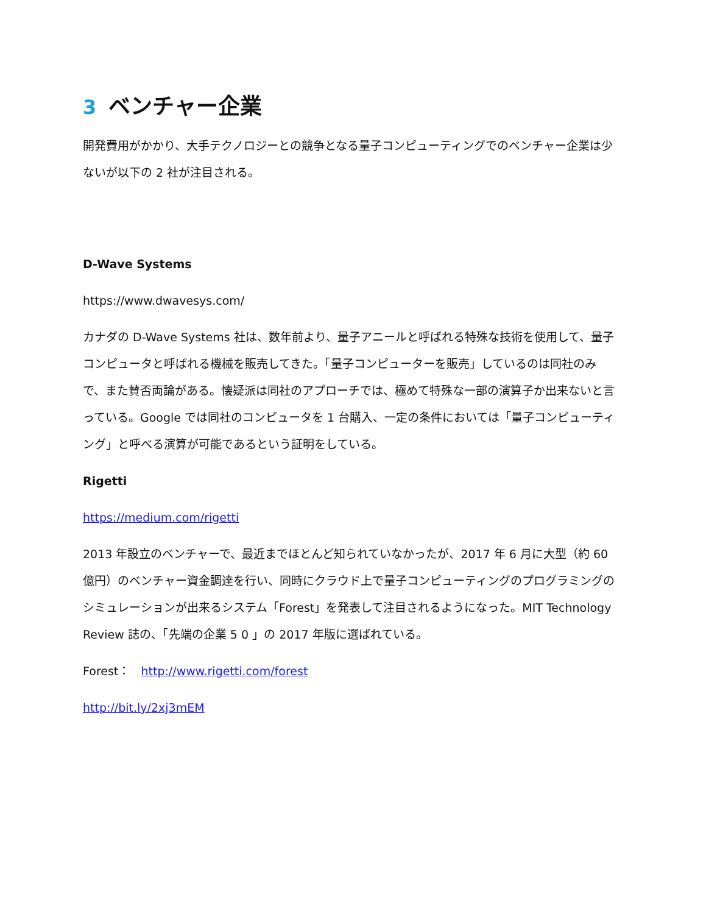3 ベンチャー企業
開発費用がかかり、大手テクノロジーとの競争となる量子コンピューティングでのベンチャー企業は少ないが以下の 2 社が注目される。
D-Wave Systems
https://www.dwavesys.com/
カナダの D-Wave Systems 社は、数年前より、量子アニールと呼ばれる特殊な技術を使用して、量子コンピュータと呼ばれる機械を販売してきた。「量子コンピューターを販売」しているのは同社のみで、また賛否両論がある。懐疑派は同社のアプローチでは、極めて特殊な一部の演算子か出来ないと言っている。Google では同社のコンピュータを 1 台購入、一定の条件においては「量子コンピューティング」と呼べる演算が可能であるという証明をしている。
Rigetti
https://medium.com/rigetti
2013 年設立のベンチャーで、最近までほとんど知られていなかったが、2017 年 6 月に大型（約 60 億円）のベンチャー資金調達を行い、同時にクラウド上で量子コンピューティングのプログラミングのシミュレーションが出来るシステム「Forest」を発表して注目されるようになった。MIT Technology Review 誌の、「先端の企業 5 0 」の 2017 年版に選ばれている。
Forest： http://www.rigetti.com/forest
http://bit.ly/2xj3mEM